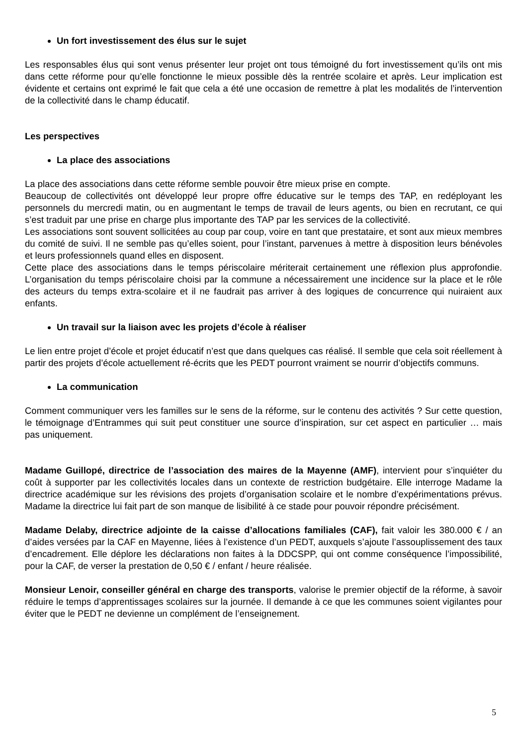Un fort investissement des élus sur le sujet
Les responsables élus qui sont venus présenter leur projet ont tous témoigné du fort investissement qu’ils ont mis dans cette réforme pour qu’elle fonctionne le mieux possible dès la rentrée scolaire et après. Leur implication est évidente et certains ont exprimé le fait que cela a été une occasion de remettre à plat les modalités de l’intervention de la collectivité dans le champ éducatif.
Les perspectives
La place des associations
La place des associations dans cette réforme semble pouvoir être mieux prise en compte.
Beaucoup de collectivités ont développé leur propre offre éducative sur le temps des TAP, en redéployant les personnels du mercredi matin, ou en augmentant le temps de travail de leurs agents, ou bien en recrutant, ce qui s’est traduit par une prise en charge plus importante des TAP par les services de la collectivité.
Les associations sont souvent sollicitées au coup par coup, voire en tant que prestataire, et sont aux mieux membres du comité de suivi. Il ne semble pas qu’elles soient, pour l’instant, parvenues à mettre à disposition leurs bénévoles et leurs professionnels quand elles en disposent.
Cette place des associations dans le temps périscolaire mériterait certainement une réflexion plus approfondie. L’organisation du temps périscolaire choisi par la commune a nécessairement une incidence sur la place et le rôle des acteurs du temps extra-scolaire et il ne faudrait pas arriver à des logiques de concurrence qui nuiraient aux enfants.
Un travail sur la liaison avec les projets d’école à réaliser
Le lien entre projet d’école et projet éducatif n’est que dans quelques cas réalisé. Il semble que cela soit réellement à partir des projets d’école actuellement ré-écrits que les PEDT pourront vraiment se nourrir d’objectifs communs.
La communication
Comment communiquer vers les familles sur le sens de la réforme, sur le contenu des activités ? Sur cette question, le témoignage d’Entrammes qui suit peut constituer une source d’inspiration, sur cet aspect en particulier … mais pas uniquement.
Madame Guillopé, directrice de l’association des maires de la Mayenne (AMF), intervient pour s’inquiéter du coût à supporter par les collectivités locales dans un contexte de restriction budgétaire. Elle interroge Madame la directrice académique sur les révisions des projets d’organisation scolaire et le nombre d’expérimentations prévus. Madame la directrice lui fait part de son manque de lisibilité à ce stade pour pouvoir répondre précisément.
Madame Delaby, directrice adjointe de la caisse d’allocations familiales (CAF), fait valoir les 380.000 € / an d’aides versées par la CAF en Mayenne, liées à l’existence d’un PEDT, auxquels s’ajoute l’assouplissement des taux d’encadrement. Elle déplore les déclarations non faites à la DDCSPP, qui ont comme conséquence l’impossibilité, pour la CAF, de verser la prestation de 0,50 € / enfant / heure réalisée.
Monsieur Lenoir, conseiller général en charge des transports, valorise le premier objectif de la réforme, à savoir réduire le temps d’apprentissages scolaires sur la journée. Il demande à ce que les communes soient vigilantes pour éviter que le PEDT ne devienne un complément de l’enseignement.
5